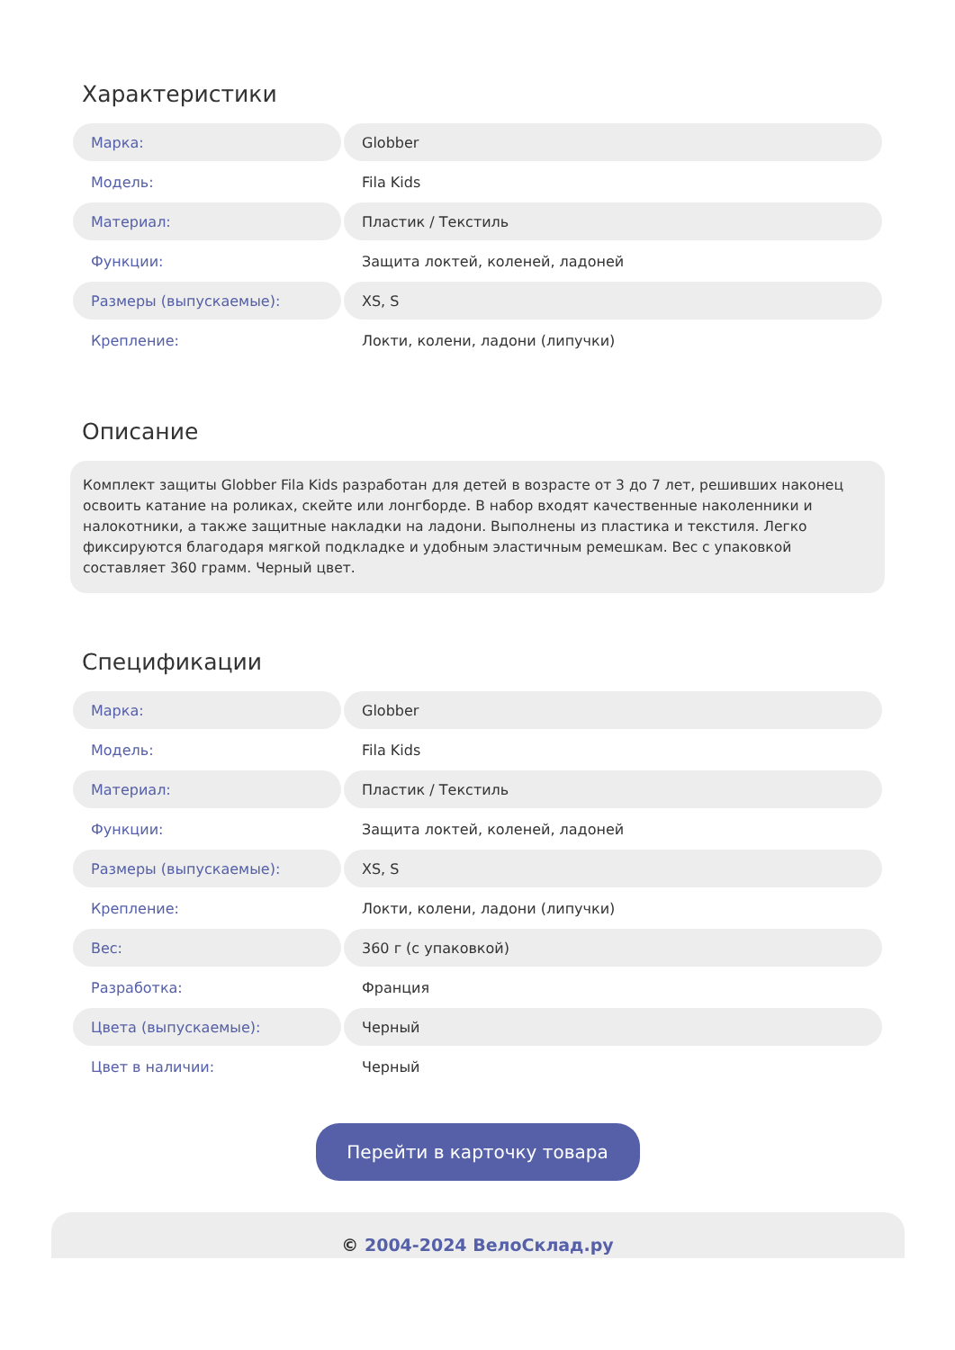Характеристики
| Марка: | Globber |
| Модель: | Fila Kids |
| Материал: | Пластик / Текстиль |
| Функции: | Защита локтей, коленей, ладоней |
| Размеры (выпускаемые): | XS, S |
| Крепление: | Локти, колени, ладони (липучки) |
Описание
Комплект защиты Globber Fila Kids разработан для детей в возрасте от 3 до 7 лет, решивших наконец освоить катание на роликах, скейте или лонгборде. В набор входят качественные наколенники и налокотники, а также защитные накладки на ладони. Выполнены из пластика и текстиля. Легко фиксируются благодаря мягкой подкладке и удобным эластичным ремешкам. Вес с упаковкой составляет 360 грамм. Черный цвет.
Спецификации
| Марка: | Globber |
| Модель: | Fila Kids |
| Материал: | Пластик / Текстиль |
| Функции: | Защита локтей, коленей, ладоней |
| Размеры (выпускаемые): | XS, S |
| Крепление: | Локти, колени, ладони (липучки) |
| Вес: | 360 г (с упаковкой) |
| Разработка: | Франция |
| Цвета (выпускаемые): | Черный |
| Цвет в наличии: | Черный |
Перейти в карточку товара
© 2004-2024 ВелоСклад.ру